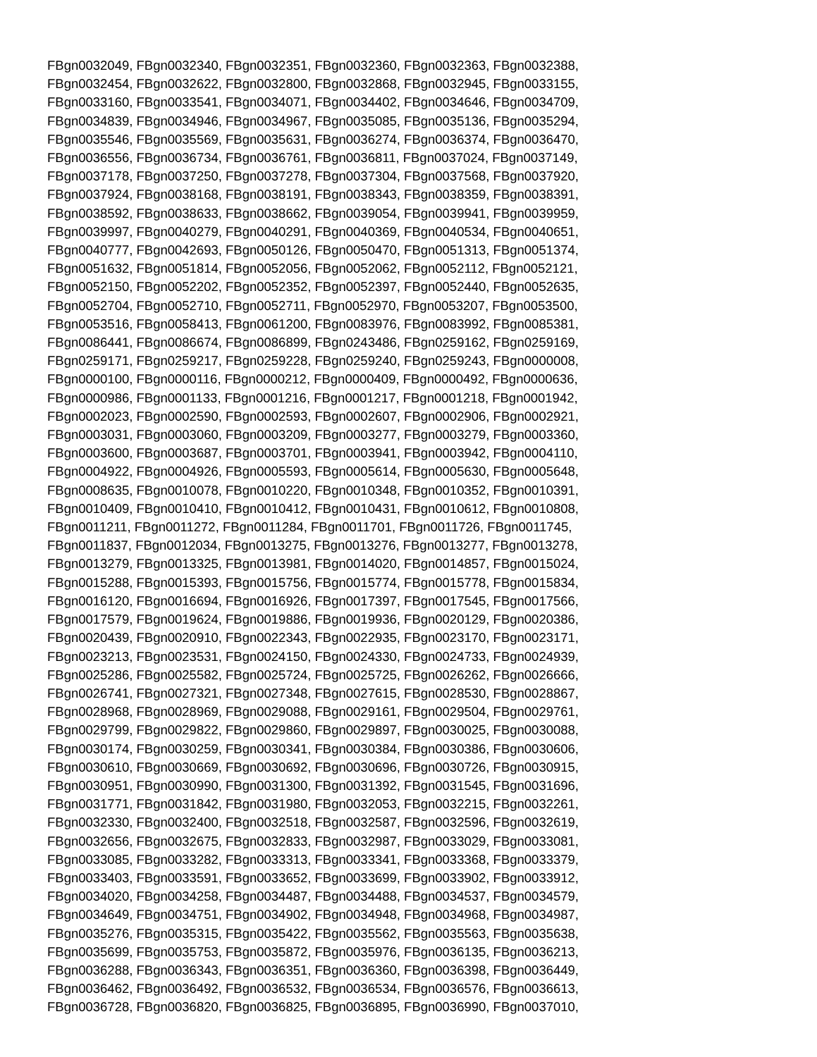FBgn0032049, FBgn0032340, FBgn0032351, FBgn0032360, FBgn0032363, FBgn0032388,
FBgn0032454, FBgn0032622, FBgn0032800, FBgn0032868, FBgn0032945, FBgn0033155,
FBgn0033160, FBgn0033541, FBgn0034071, FBgn0034402, FBgn0034646, FBgn0034709,
FBgn0034839, FBgn0034946, FBgn0034967, FBgn0035085, FBgn0035136, FBgn0035294,
FBgn0035546, FBgn0035569, FBgn0035631, FBgn0036274, FBgn0036374, FBgn0036470,
FBgn0036556, FBgn0036734, FBgn0036761, FBgn0036811, FBgn0037024, FBgn0037149,
FBgn0037178, FBgn0037250, FBgn0037278, FBgn0037304, FBgn0037568, FBgn0037920,
FBgn0037924, FBgn0038168, FBgn0038191, FBgn0038343, FBgn0038359, FBgn0038391,
FBgn0038592, FBgn0038633, FBgn0038662, FBgn0039054, FBgn0039941, FBgn0039959,
FBgn0039997, FBgn0040279, FBgn0040291, FBgn0040369, FBgn0040534, FBgn0040651,
FBgn0040777, FBgn0042693, FBgn0050126, FBgn0050470, FBgn0051313, FBgn0051374,
FBgn0051632, FBgn0051814, FBgn0052056, FBgn0052062, FBgn0052112, FBgn0052121,
FBgn0052150, FBgn0052202, FBgn0052352, FBgn0052397, FBgn0052440, FBgn0052635,
FBgn0052704, FBgn0052710, FBgn0052711, FBgn0052970, FBgn0053207, FBgn0053500,
FBgn0053516, FBgn0058413, FBgn0061200, FBgn0083976, FBgn0083992, FBgn0085381,
FBgn0086441, FBgn0086674, FBgn0086899, FBgn0243486, FBgn0259162, FBgn0259169,
FBgn0259171, FBgn0259217, FBgn0259228, FBgn0259240, FBgn0259243, FBgn0000008,
FBgn0000100, FBgn0000116, FBgn0000212, FBgn0000409, FBgn0000492, FBgn0000636,
FBgn0000986, FBgn0001133, FBgn0001216, FBgn0001217, FBgn0001218, FBgn0001942,
FBgn0002023, FBgn0002590, FBgn0002593, FBgn0002607, FBgn0002906, FBgn0002921,
FBgn0003031, FBgn0003060, FBgn0003209, FBgn0003277, FBgn0003279, FBgn0003360,
FBgn0003600, FBgn0003687, FBgn0003701, FBgn0003941, FBgn0003942, FBgn0004110,
FBgn0004922, FBgn0004926, FBgn0005593, FBgn0005614, FBgn0005630, FBgn0005648,
FBgn0008635, FBgn0010078, FBgn0010220, FBgn0010348, FBgn0010352, FBgn0010391,
FBgn0010409, FBgn0010410, FBgn0010412, FBgn0010431, FBgn0010612, FBgn0010808,
FBgn0011211, FBgn0011272, FBgn0011284, FBgn0011701, FBgn0011726, FBgn0011745,
FBgn0011837, FBgn0012034, FBgn0013275, FBgn0013276, FBgn0013277, FBgn0013278,
FBgn0013279, FBgn0013325, FBgn0013981, FBgn0014020, FBgn0014857, FBgn0015024,
FBgn0015288, FBgn0015393, FBgn0015756, FBgn0015774, FBgn0015778, FBgn0015834,
FBgn0016120, FBgn0016694, FBgn0016926, FBgn0017397, FBgn0017545, FBgn0017566,
FBgn0017579, FBgn0019624, FBgn0019886, FBgn0019936, FBgn0020129, FBgn0020386,
FBgn0020439, FBgn0020910, FBgn0022343, FBgn0022935, FBgn0023170, FBgn0023171,
FBgn0023213, FBgn0023531, FBgn0024150, FBgn0024330, FBgn0024733, FBgn0024939,
FBgn0025286, FBgn0025582, FBgn0025724, FBgn0025725, FBgn0026262, FBgn0026666,
FBgn0026741, FBgn0027321, FBgn0027348, FBgn0027615, FBgn0028530, FBgn0028867,
FBgn0028968, FBgn0028969, FBgn0029088, FBgn0029161, FBgn0029504, FBgn0029761,
FBgn0029799, FBgn0029822, FBgn0029860, FBgn0029897, FBgn0030025, FBgn0030088,
FBgn0030174, FBgn0030259, FBgn0030341, FBgn0030384, FBgn0030386, FBgn0030606,
FBgn0030610, FBgn0030669, FBgn0030692, FBgn0030696, FBgn0030726, FBgn0030915,
FBgn0030951, FBgn0030990, FBgn0031300, FBgn0031392, FBgn0031545, FBgn0031696,
FBgn0031771, FBgn0031842, FBgn0031980, FBgn0032053, FBgn0032215, FBgn0032261,
FBgn0032330, FBgn0032400, FBgn0032518, FBgn0032587, FBgn0032596, FBgn0032619,
FBgn0032656, FBgn0032675, FBgn0032833, FBgn0032987, FBgn0033029, FBgn0033081,
FBgn0033085, FBgn0033282, FBgn0033313, FBgn0033341, FBgn0033368, FBgn0033379,
FBgn0033403, FBgn0033591, FBgn0033652, FBgn0033699, FBgn0033902, FBgn0033912,
FBgn0034020, FBgn0034258, FBgn0034487, FBgn0034488, FBgn0034537, FBgn0034579,
FBgn0034649, FBgn0034751, FBgn0034902, FBgn0034948, FBgn0034968, FBgn0034987,
FBgn0035276, FBgn0035315, FBgn0035422, FBgn0035562, FBgn0035563, FBgn0035638,
FBgn0035699, FBgn0035753, FBgn0035872, FBgn0035976, FBgn0036135, FBgn0036213,
FBgn0036288, FBgn0036343, FBgn0036351, FBgn0036360, FBgn0036398, FBgn0036449,
FBgn0036462, FBgn0036492, FBgn0036532, FBgn0036534, FBgn0036576, FBgn0036613,
FBgn0036728, FBgn0036820, FBgn0036825, FBgn0036895, FBgn0036990, FBgn0037010,